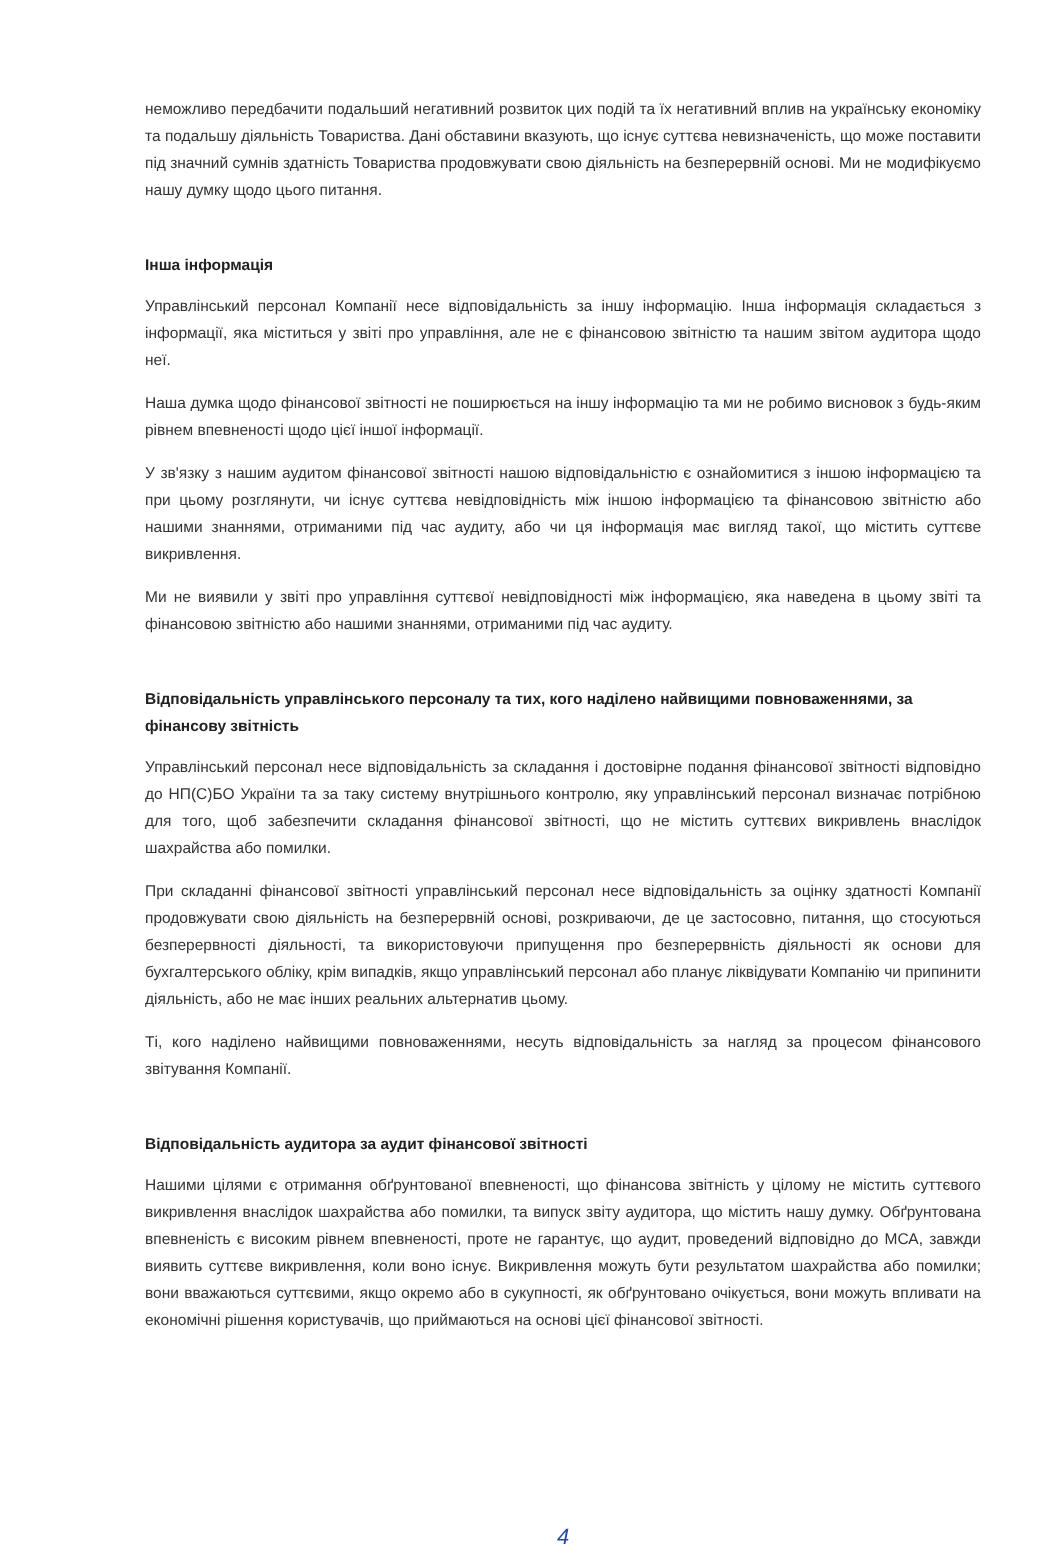неможливо передбачити подальший негативний розвиток цих подій та їх негативний вплив на українську економіку та подальшу діяльність Товариства. Дані обставини вказують, що існує суттєва невизначеність, що може поставити під значний сумнів здатність Товариства продовжувати свою діяльність на безперервній основі. Ми не модифікуємо нашу думку щодо цього питання.
Інша інформація
Управлінський персонал Компанії несе відповідальність за іншу інформацію. Інша інформація складається з інформації, яка міститься у звіті про управління, але не є фінансовою звітністю та нашим звітом аудитора щодо неї.
Наша думка щодо фінансової звітності не поширюється на іншу інформацію та ми не робимо висновок з будь-яким рівнем впевненості щодо цієї іншої інформації.
У зв'язку з нашим аудитом фінансової звітності нашою відповідальністю є ознайомитися з іншою інформацією та при цьому розглянути, чи існує суттєва невідповідність між іншою інформацією та фінансовою звітністю або нашими знаннями, отриманими під час аудиту, або чи ця інформація має вигляд такої, що містить суттєве викривлення.
Ми не виявили у звіті про управління суттєвої невідповідності між інформацією, яка наведена в цьому звіті та фінансовою звітністю або нашими знаннями, отриманими під час аудиту.
Відповідальність управлінського персоналу та тих, кого наділено найвищими повноваженнями, за фінансову звітність
Управлінський персонал несе відповідальність за складання і достовірне подання фінансової звітності відповідно до НП(С)БО України та за таку систему внутрішнього контролю, яку управлінський персонал визначає потрібною для того, щоб забезпечити складання фінансової звітності, що не містить суттєвих викривлень внаслідок шахрайства або помилки.
При складанні фінансової звітності управлінський персонал несе відповідальність за оцінку здатності Компанії продовжувати свою діяльність на безперервній основі, розкриваючи, де це застосовно, питання, що стосуються безперервності діяльності, та використовуючи припущення про безперервність діяльності як основи для бухгалтерського обліку, крім випадків, якщо управлінський персонал або планує ліквідувати Компанію чи припинити діяльність, або не має інших реальних альтернатив цьому.
Ті, кого наділено найвищими повноваженнями, несуть відповідальність за нагляд за процесом фінансового звітування Компанії.
Відповідальність аудитора за аудит фінансової звітності
Нашими цілями є отримання обґрунтованої впевненості, що фінансова звітність у цілому не містить суттєвого викривлення внаслідок шахрайства або помилки, та випуск звіту аудитора, що містить нашу думку. Обґрунтована впевненість є високим рівнем впевненості, проте не гарантує, що аудит, проведений відповідно до МСА, завжди виявить суттєве викривлення, коли воно існує. Викривлення можуть бути результатом шахрайства або помилки; вони вважаються суттєвими, якщо окремо або в сукупності, як обґрунтовано очікується, вони можуть впливати на економічні рішення користувачів, що приймаються на основі цієї фінансової звітності.
4